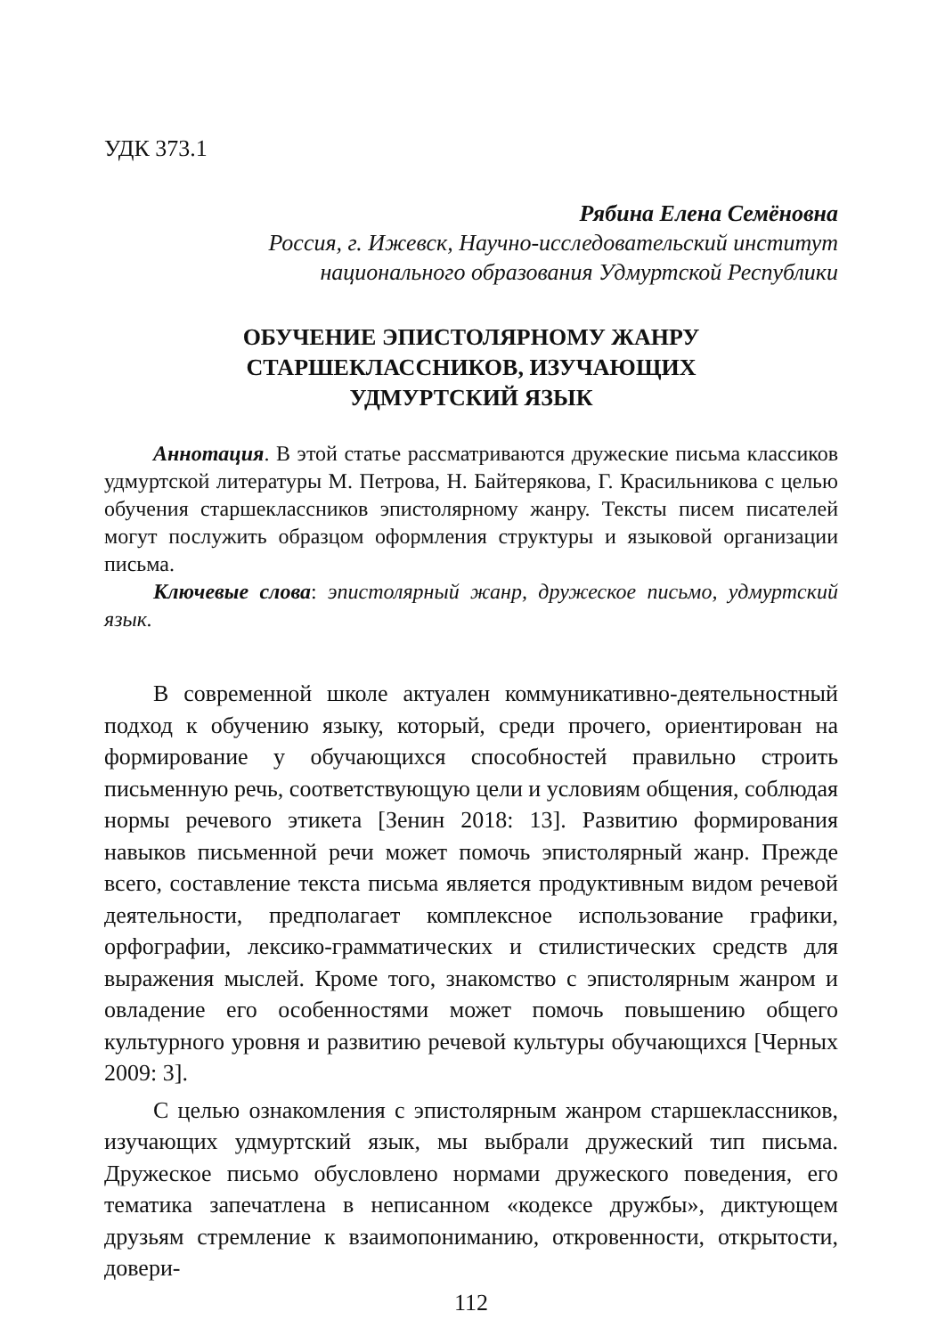УДК 373.1
Рябина Елена Семёновна
Россия, г. Ижевск, Научно-исследовательский институт
национального образования Удмуртской Республики
ОБУЧЕНИЕ ЭПИСТОЛЯРНОМУ ЖАНРУ
СТАРШЕКЛАССНИКОВ, ИЗУЧАЮЩИХ
УДМУРТСКИЙ ЯЗЫК
Аннотация. В этой статье рассматриваются дружеские письма классиков удмуртской литературы М. Петрова, Н. Байтерякова, Г. Красильникова с целью обучения старшеклассников эпистолярному жанру. Тексты писем писателей могут послужить образцом оформления структуры и языковой организации письма.
Ключевые слова: эпистолярный жанр, дружеское письмо, удмуртский язык.
В современной школе актуален коммуникативно-деятельностный подход к обучению языку, который, среди прочего, ориентирован на формирование у обучающихся способностей правильно строить письменную речь, соответствующую цели и условиям общения, соблюдая нормы речевого этикета [Зенин 2018: 13]. Развитию формирования навыков письменной речи может помочь эпистолярный жанр. Прежде всего, составление текста письма является продуктивным видом речевой деятельности, предполагает комплексное использование графики, орфографии, лексико-грамматических и стилистических средств для выражения мыслей. Кроме того, знакомство с эпистолярным жанром и овладение его особенностями может помочь повышению общего культурного уровня и развитию речевой культуры обучающихся [Черных 2009: 3].
С целью ознакомления с эпистолярным жанром старшеклассников, изучающих удмуртский язык, мы выбрали дружеский тип письма. Дружеское письмо обусловлено нормами дружеского поведения, его тематика запечатлена в неписанном «кодексе дружбы», диктующем друзьям стремление к взаимопониманию, откровенности, открытости, довери-
112